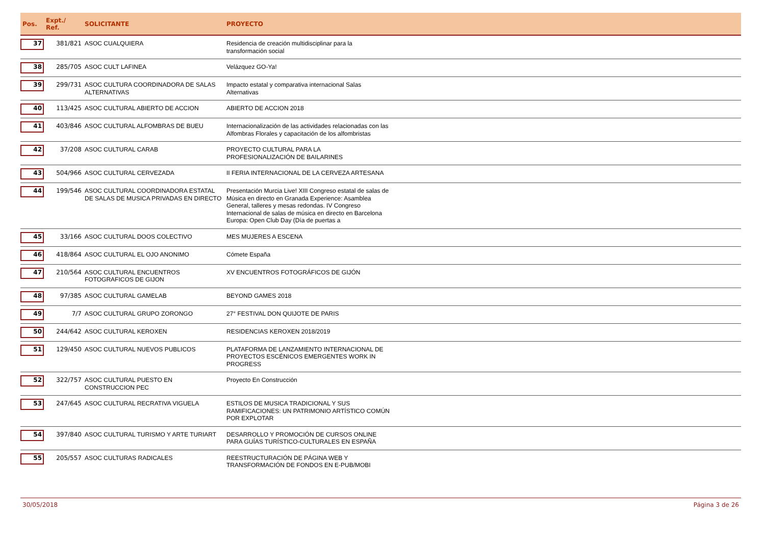| Pos. | Expt./ Ref. | SOLICITANTE | PROYECTO |
| --- | --- | --- | --- |
| 37 | 381/821 | ASOC CUALQUIERA | Residencia de creación multidisciplinar para la transformación social |
| 38 | 285/705 | ASOC CULT LAFINEA | Velázquez GO-Ya! |
| 39 | 299/731 | ASOC CULTURA COORDINADORA DE SALAS ALTERNATIVAS | Impacto estatal y comparativa internacional Salas Alternativas |
| 40 | 113/425 | ASOC CULTURAL ABIERTO DE ACCION | ABIERTO DE ACCION 2018 |
| 41 | 403/846 | ASOC CULTURAL ALFOMBRAS DE BUEU | Internacionalización de las actividades relacionadas con las Alfombras Florales y capacitación de los alfombristas |
| 42 | 37/208 | ASOC CULTURAL CARAB | PROYECTO CULTURAL PARA LA PROFESIONALIZACIÓN DE BAILARINES |
| 43 | 504/966 | ASOC CULTURAL CERVEZADA | II FERIA INTERNACIONAL DE LA CERVEZA ARTESANA |
| 44 | 199/546 | ASOC CULTURAL COORDINADORA ESTATAL DE SALAS DE MUSICA PRIVADAS EN DIRECTO | Presentación Murcia Live! XIII Congreso estatal de salas de Música en directo en Granada Experience: Asamblea General, talleres y mesas redondas. IV Congreso Internacional de salas de música en directo en Barcelona Europa: Open Club Day (Día de puertas a |
| 45 | 33/166 | ASOC CULTURAL DOOS COLECTIVO | MES MUJERES A ESCENA |
| 46 | 418/864 | ASOC CULTURAL EL OJO ANONIMO | Cómete España |
| 47 | 210/564 | ASOC CULTURAL ENCUENTROS FOTOGRAFICOS DE GIJON | XV ENCUENTROS FOTOGRÁFICOS DE GIJÓN |
| 48 | 97/385 | ASOC CULTURAL GAMELAB | BEYOND GAMES 2018 |
| 49 | 7/7 | ASOC CULTURAL GRUPO ZORONGO | 27° FESTIVAL DON QUIJOTE DE PARIS |
| 50 | 244/642 | ASOC CULTURAL KEROXEN | RESIDENCIAS KEROXEN 2018/2019 |
| 51 | 129/450 | ASOC CULTURAL NUEVOS PUBLICOS | PLATAFORMA DE LANZAMIENTO INTERNACIONAL DE PROYECTOS ESCÉNICOS EMERGENTES WORK IN PROGRESS |
| 52 | 322/757 | ASOC CULTURAL PUESTO EN CONSTRUCCION PEC | Proyecto En Construcción |
| 53 | 247/645 | ASOC CULTURAL RECRATIVA VIGUELA | ESTILOS DE MUSICA TRADICIONAL Y SUS RAMIFICACIONES: UN PATRIMONIO ARTÍSTICO COMÚN POR EXPLOTAR |
| 54 | 397/840 | ASOC CULTURAL TURISMO Y ARTE TURIART | DESARROLLO Y PROMOCIÓN DE CURSOS ONLINE PARA GUÍAS TURÍSTICO-CULTURALES EN ESPAÑA |
| 55 | 205/557 | ASOC CULTURAS RADICALES | REESTRUCTURACIÓN DE PÁGINA WEB Y TRANSFORMACIÓN DE FONDOS EN E-PUB/MOBI |
30/05/2018 Página 3 de 26